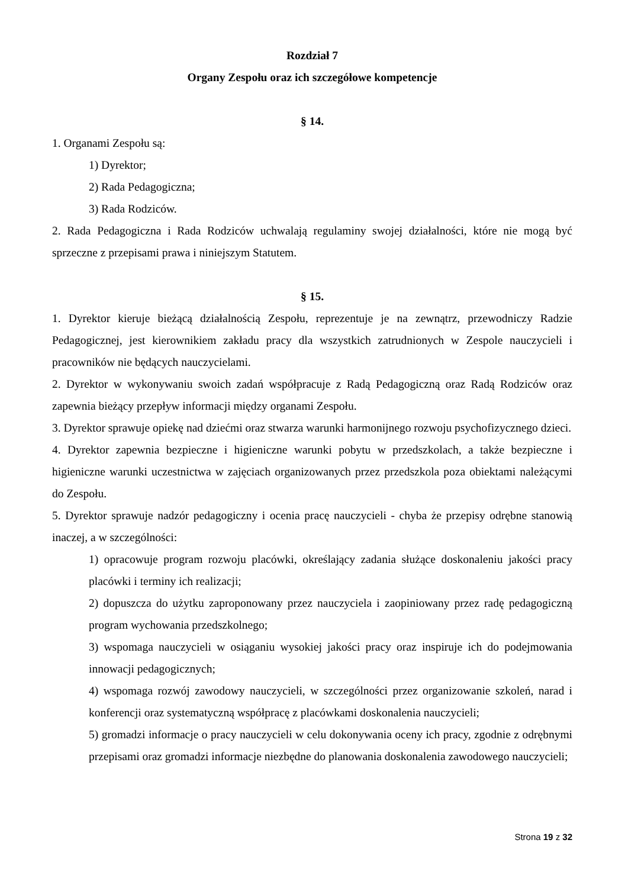Rozdział 7
Organy Zespołu oraz ich szczegółowe kompetencje
§ 14.
1. Organami Zespołu są:
1) Dyrektor;
2) Rada Pedagogiczna;
3) Rada Rodziców.
2. Rada Pedagogiczna i Rada Rodziców uchwalają regulaminy swojej działalności, które nie mogą być sprzeczne z przepisami prawa i niniejszym Statutem.
§ 15.
1. Dyrektor kieruje bieżącą działalnością Zespołu, reprezentuje je na zewnątrz, przewodniczy Radzie Pedagogicznej, jest kierownikiem zakładu pracy dla wszystkich zatrudnionych w Zespole nauczycieli i pracowników nie będących nauczycielami.
2. Dyrektor w wykonywaniu swoich zadań współpracuje z Radą Pedagogiczną oraz Radą Rodziców oraz zapewnia bieżący przepływ informacji między organami Zespołu.
3. Dyrektor sprawuje opiekę nad dziećmi oraz stwarza warunki harmonijnego rozwoju psychofizycznego dzieci.
4. Dyrektor zapewnia bezpieczne i higieniczne warunki pobytu w przedszkolach, a także bezpieczne i higieniczne warunki uczestnictwa w zajęciach organizowanych przez przedszkola poza obiektami należącymi do Zespołu.
5. Dyrektor sprawuje nadzór pedagogiczny i ocenia pracę nauczycieli - chyba że przepisy odrębne stanowią inaczej, a w szczególności:
1) opracowuje program rozwoju placówki, określający zadania służące doskonaleniu jakości pracy placówki i terminy ich realizacji;
2) dopuszcza do użytku zaproponowany przez nauczyciela i zaopiniowany przez radę pedagogiczną program wychowania przedszkolnego;
3) wspomaga nauczycieli w osiąganiu wysokiej jakości pracy oraz inspiruje ich do podejmowania innowacji pedagogicznych;
4) wspomaga rozwój zawodowy nauczycieli, w szczególności przez organizowanie szkoleń, narad i konferencji oraz systematyczną współpracę z placówkami doskonalenia nauczycieli;
5) gromadzi informacje o pracy nauczycieli w celu dokonywania oceny ich pracy, zgodnie z odrębnymi przepisami oraz gromadzi informacje niezbędne do planowania doskonalenia zawodowego nauczycieli;
Strona 19 z 32